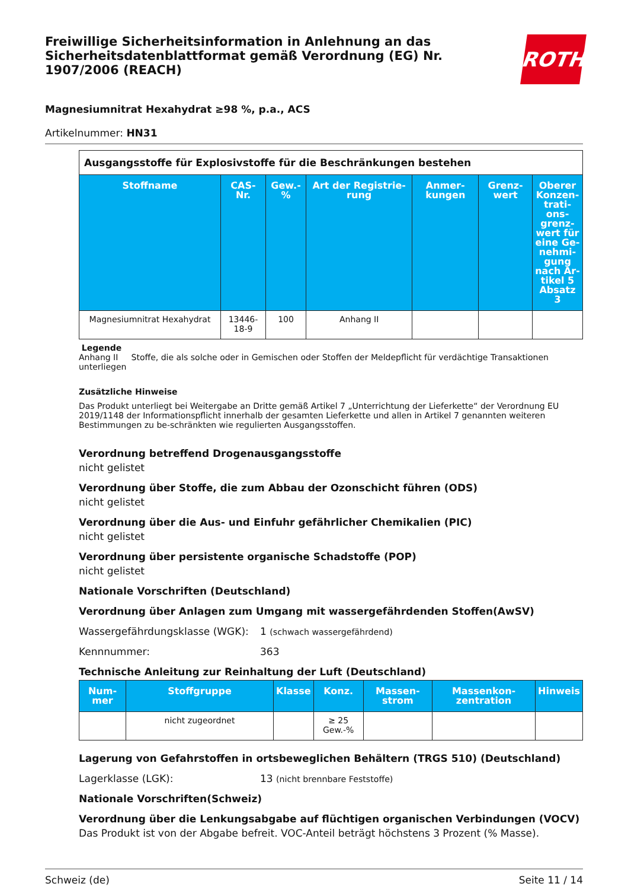Freiwillige Sicherheitsinformation in Anlehnung an das Sicherheitsdatenblattformat gemäß Verordnung (EG) Nr. 1907/2006 (REACH)
ROTH
Magnesiumnitrat Hexahydrat ≥98 %, p.a., ACS
Artikelnummer: HN31
| Ausgangsstoffe für Explosivstoffe für die Beschränkungen bestehen | | | | | | |
| Stoffname | CAS-Nr. | Gew.-% | Art der Registrie-rung | Anmer-kungen | Grenz-wert | Oberer Konzen-trati-ons-grenz-wert für eine Ge-nehmi-gung nach Ar-tikel 5 Absatz 3 |
| Magnesiumnitrat Hexahydrat | 13446-18-9 | 100 | Anhang II | | | |
Legende
Anhang II Stoffe, die als solche oder in Gemischen oder Stoffen der Meldepflicht für verdächtige Transaktionen unterliegen
Zusätzliche Hinweise
Das Produkt unterliegt bei Weitergabe an Dritte gemäß Artikel 7 „Unterrichtung der Lieferkette“ der Verordnung EU 2019/1148 der Informationspflicht innerhalb der gesamten Lieferkette und allen in Artikel 7 genannten weiteren Bestimmungen zu be-schränkten wie regulierten Ausgangsstoffen.
Verordnung betreffend Drogenausgangsstoffe
nicht gelistet
Verordnung über Stoffe, die zum Abbau der Ozonschicht führen (ODS)
nicht gelistet
Verordnung über die Aus- und Einfuhr gefährlicher Chemikalien (PIC)
nicht gelistet
Verordnung über persistente organische Schadstoffe (POP)
nicht gelistet
Nationale Vorschriften (Deutschland)
Verordnung über Anlagen zum Umgang mit wassergefährdenden Stoffen(AwSV)
Wassergefährdungsklasse (WGK): 1 (schwach wassergefährdend)
Kennnummer: 363
Technische Anleitung zur Reinhaltung der Luft (Deutschland)
| Num-mer | Stoffgruppe | Klasse | Konz. | Massen-strom | Massenkon-zentration | Hinweis |
| --- | --- | --- | --- | --- | --- | --- |
| | nicht zugeordnet | | ≥ 25 Gew.-% | | | |
Lagerung von Gefahrstoffen in ortsbeweglichen Behältern (TRGS 510) (Deutschland)
Lagerklasse (LGK): 13 (nicht brennbare Feststoffe)
Nationale Vorschriften(Schweiz)
Verordnung über die Lenkungsabgabe auf flüchtigen organischen Verbindungen (VOCV)
Das Produkt ist von der Abgabe befreit. VOC-Anteil beträgt höchstens 3 Prozent (% Masse).
Schweiz (de) Seite 11 / 14